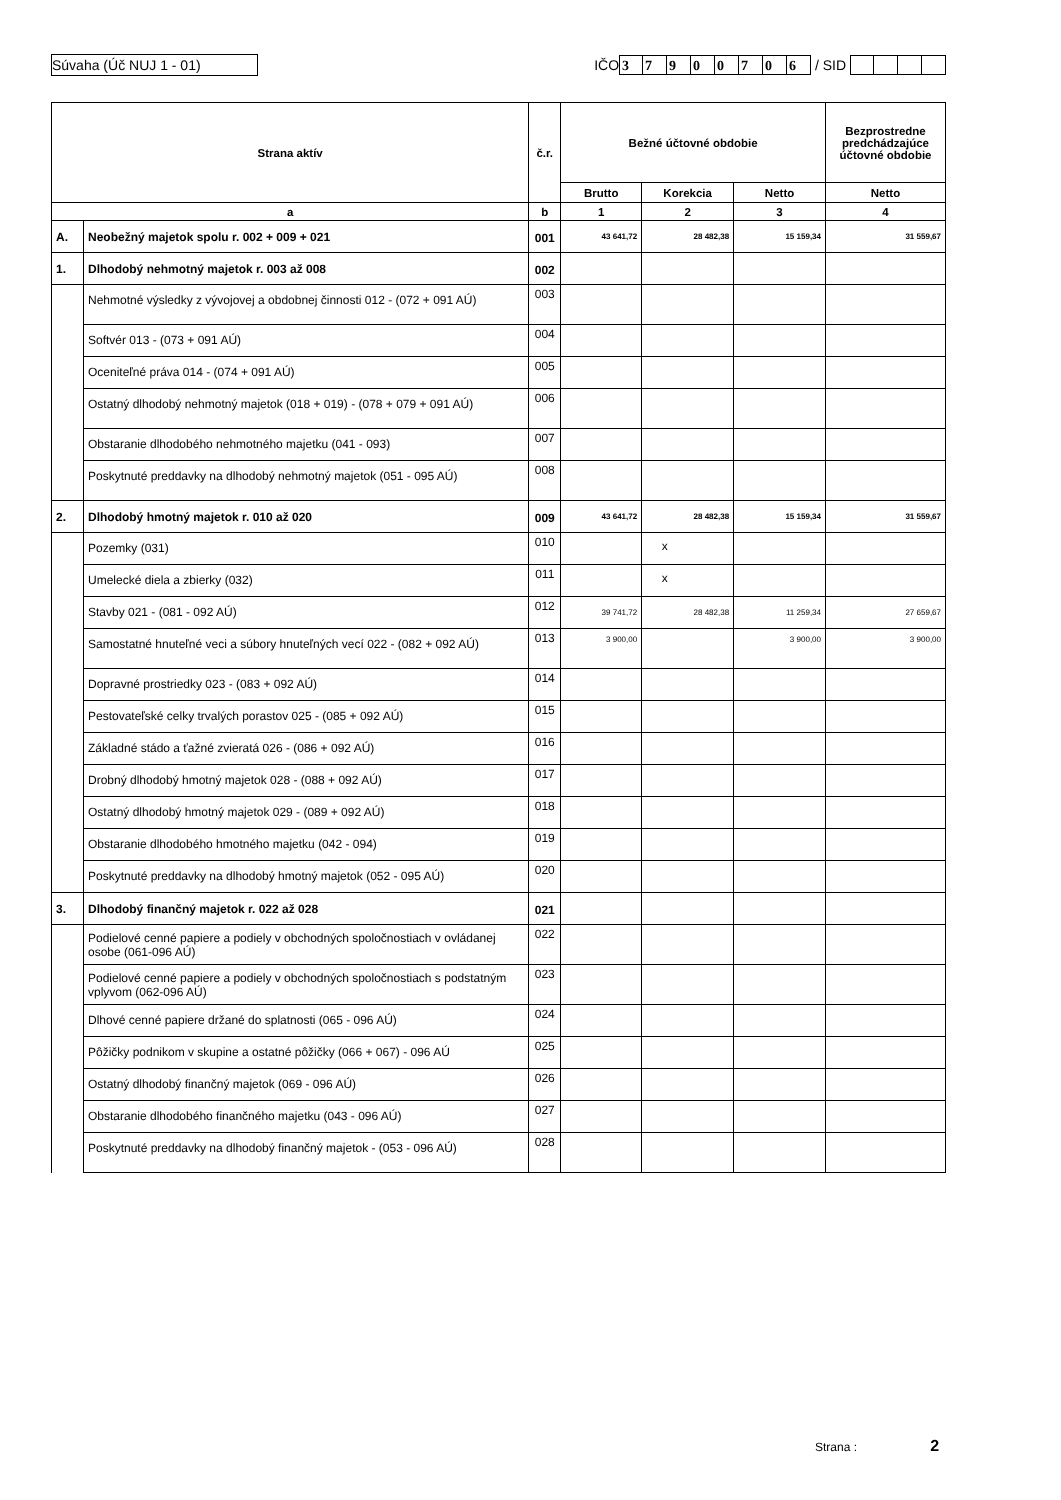Súvaha (Úč NUJ 1 - 01)
IČO 37900706 / SID
| Strana aktív | | č.r. | Bežné účtovné obdobie | | | Bezprostredne predchádzajúce účtovné obdobie |
| --- | --- | --- | --- | --- | --- | --- |
| | | | Brutto | Korekcia | Netto | Netto |
| a | | b | 1 | 2 | 3 | 4 |
| A. | Neobežný majetok spolu r. 002 + 009 + 021 | 001 | 43 641,72 | 28 482,38 | 15 159,34 | 31 559,67 |
| 1. | Dlhodobý nehmotný majetok r. 003 až 008 | 002 | | | | |
| | Nehmotné výsledky z vývojovej a obdobnej činnosti 012 - (072 + 091 AÚ) | 003 | | | | |
| | Softvér 013 - (073 + 091 AÚ) | 004 | | | | |
| | Oceniteľné práva 014 - (074 + 091 AÚ) | 005 | | | | |
| | Ostatný dlhodobý nehmotný majetok (018 + 019) - (078 + 079 + 091 AÚ) | 006 | | | | |
| | Obstaranie dlhodobého nehmotného majetku (041 - 093) | 007 | | | | |
| | Poskytnuté preddavky na dlhodobý nehmotný majetok (051 - 095 AÚ) | 008 | | | | |
| 2. | Dlhodobý hmotný majetok r. 010 až 020 | 009 | 43 641,72 | 28 482,38 | 15 159,34 | 31 559,67 |
| | Pozemky (031) | 010 | | x | | |
| | Umelecké diela a zbierky (032) | 011 | | x | | |
| | Stavby 021 - (081 - 092 AÚ) | 012 | 39 741,72 | 28 482,38 | 11 259,34 | 27 659,67 |
| | Samostatné hnuteľné veci a súbory hnuteľných vecí 022 - (082 + 092 AÚ) | 013 | 3 900,00 | | 3 900,00 | 3 900,00 |
| | Dopravné prostriedky 023 - (083 + 092 AÚ) | 014 | | | | |
| | Pestovateľské celky trvalých porastov 025 - (085 + 092 AÚ) | 015 | | | | |
| | Základné stádo a ťažné zvieratá 026 - (086 + 092 AÚ) | 016 | | | | |
| | Drobný dlhodobý hmotný majetok 028 - (088 + 092 AÚ) | 017 | | | | |
| | Ostatný dlhodobý hmotný majetok 029 - (089 + 092 AÚ) | 018 | | | | |
| | Obstaranie dlhodobého hmotného majetku (042 - 094) | 019 | | | | |
| | Poskytnuté preddavky na dlhodobý hmotný majetok (052 - 095 AÚ) | 020 | | | | |
| 3. | Dlhodobý finančný majetok r. 022 až 028 | 021 | | | | |
| | Podielové cenné papiere a podiely v obchodných spoločnostiach v ovládanej osobe (061-096 AÚ) | 022 | | | | |
| | Podielové cenné papiere a podiely v obchodných spoločnostiach s podstatným vplyvom (062-096 AÚ) | 023 | | | | |
| | Dlhové cenné papiere držané do splatnosti (065 - 096 AÚ) | 024 | | | | |
| | Pôžičky podnikom v skupine a ostatné pôžičky (066 + 067) - 096 AÚ | 025 | | | | |
| | Ostatný dlhodobý finančný majetok (069 - 096 AÚ) | 026 | | | | |
| | Obstaranie dlhodobého finančného majetku (043 - 096 AÚ) | 027 | | | | |
| | Poskytnuté preddavky na dlhodobý finančný majetok - (053 - 096 AÚ) | 028 | | | | |
Strana : 2